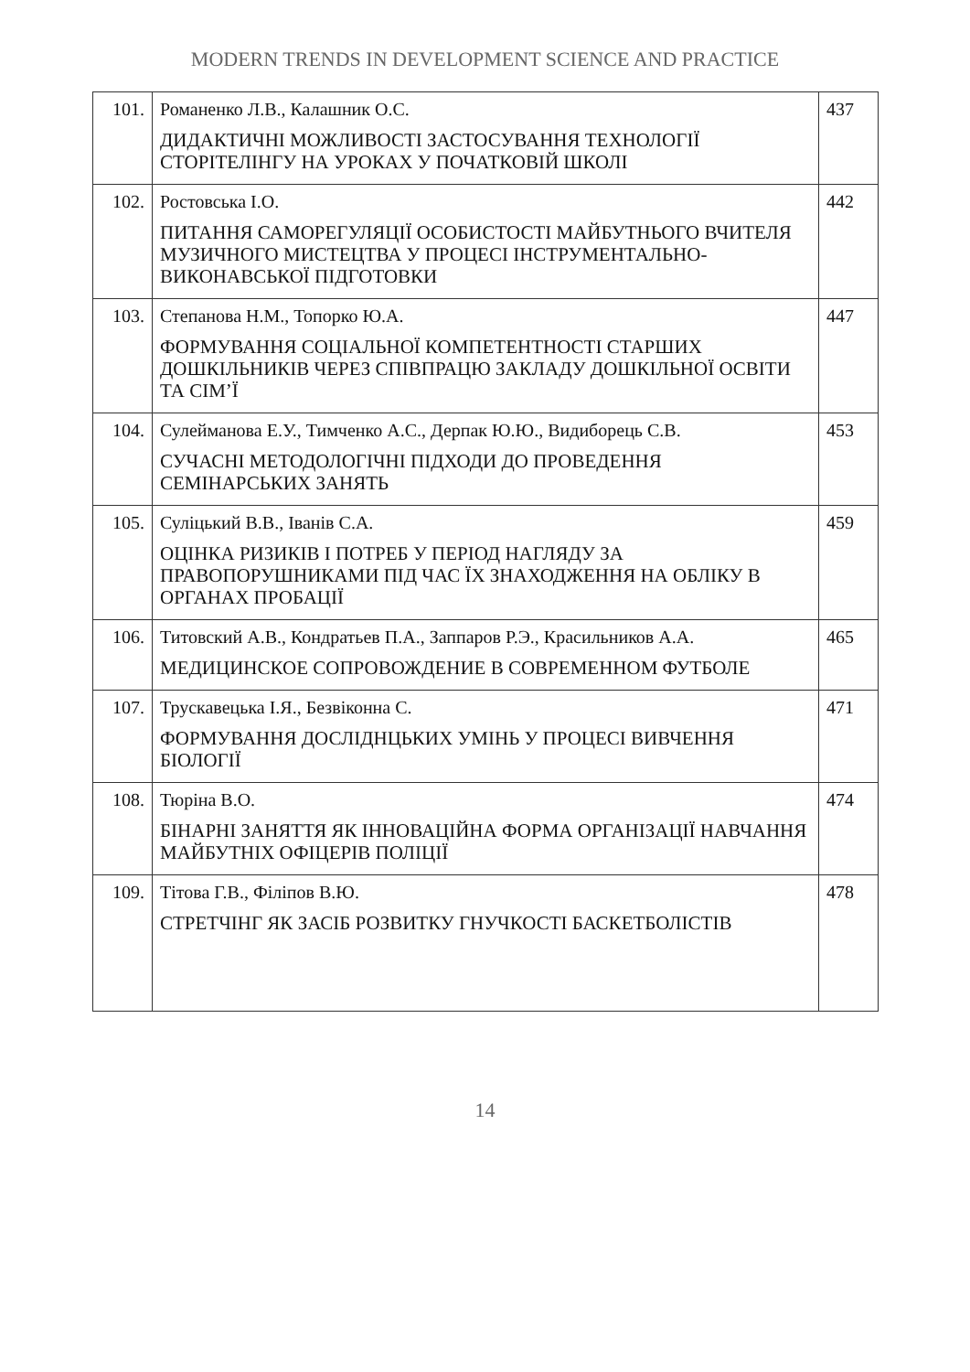MODERN TRENDS IN DEVELOPMENT SCIENCE AND PRACTICE
| 101. | Романенко Л.В., Калашник О.С. ДИДАКТИЧНІ МОЖЛИВОСТІ ЗАСТОСУВАННЯ ТЕХНОЛОГІЇ СТОРІТЕЛІНГУ НА УРОКАХ У ПОЧАТКОВІЙ ШКОЛІ | 437 |
| 102. | Ростовська І.О. ПИТАННЯ САМОРЕГУЛЯЦІЇ ОСОБИСТОСТІ МАЙБУТНЬОГО ВЧИТЕЛЯ МУЗИЧНОГО МИСТЕЦТВА У ПРОЦЕСІ ІНСТРУМЕНТАЛЬНО- ВИКОНАВСЬКОЇ ПІДГОТОВКИ | 442 |
| 103. | Степанова Н.М., Топорко Ю.А. ФОРМУВАННЯ СОЦІАЛЬНОЇ КОМПЕТЕНТНОСТІ СТАРШИХ ДОШКІЛЬНИКІВ ЧЕРЕЗ СПІВПРАЦЮ ЗАКЛАДУ ДОШКІЛЬНОЇ ОСВІТИ ТА СІМ’Ї | 447 |
| 104. | Сулейманова Е.У., Тимченко А.С., Дерпак Ю.Ю., Видиборець С.В. СУЧАСНІ МЕТОДОЛОГІЧНІ ПІДХОДИ ДО ПРОВЕДЕННЯ СЕМІНАРСЬКИХ ЗАНЯТЬ | 453 |
| 105. | Суліцький В.В., Іванів С.А. ОЦІНКА РИЗИКІВ І ПОТРЕБ У ПЕРІОД НАГЛЯДУ ЗА ПРАВОПОРУШНИКАМИ ПІД ЧАС ЇХ ЗНАХОДЖЕННЯ НА ОБЛІКУ В ОРГАНАХ ПРОБАЦІЇ | 459 |
| 106. | Титовский А.В., Кондратьев П.А., Заппаров Р.Э., Красильников А.А. МЕДИЦИНСКОЕ СОПРОВОЖДЕНИЕ В СОВРЕМЕННОМ ФУТБОЛЕ | 465 |
| 107. | Трускавецька І.Я., Безвіконна С. ФОРМУВАННЯ ДОСЛІДНЦЬКИХ УМІНЬ У ПРОЦЕСІ ВИВЧЕННЯ БІОЛОГІЇ | 471 |
| 108. | Тюріна В.О. БІНАРНІ ЗАНЯТТЯ ЯК ІННОВАЦІЙНА ФОРМА ОРГАНІЗАЦІЇ НАВЧАННЯ МАЙБУТНІХ ОФІЦЕРІВ ПОЛІЦІЇ | 474 |
| 109. | Тітова Г.В., Філіпов В.Ю. СТРЕТЧІНГ ЯК ЗАСІБ РОЗВИТКУ ГНУЧКОСТІ БАСКЕТБОЛІСТІВ | 478 |
14